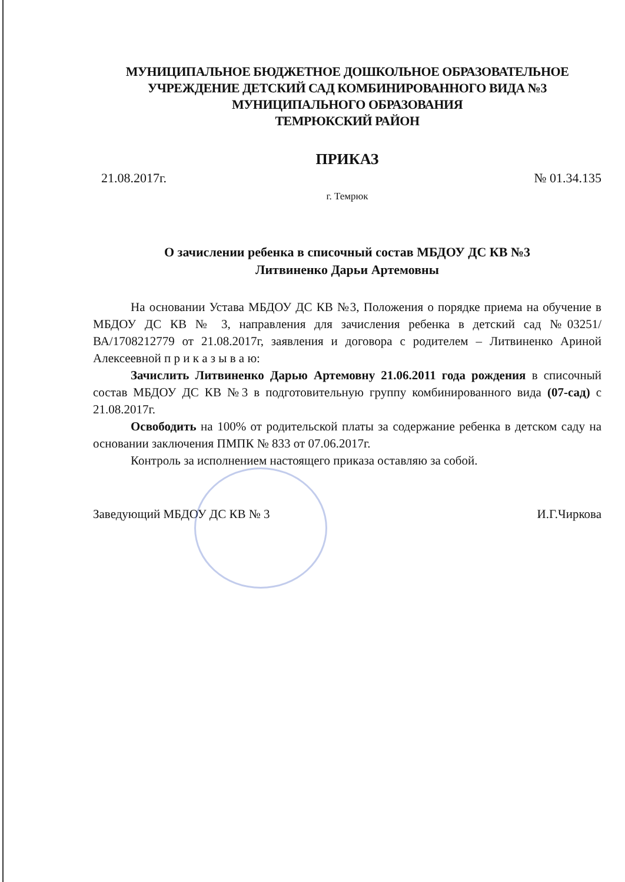МУНИЦИПАЛЬНОЕ БЮДЖЕТНОЕ ДОШКОЛЬНОЕ ОБРАЗОВАТЕЛЬНОЕ
УЧРЕЖДЕНИЕ ДЕТСКИЙ САД КОМБИНИРОВАННОГО ВИДА №3
МУНИЦИПАЛЬНОГО ОБРАЗОВАНИЯ
ТЕМРЮКСКИЙ РАЙОН
ПРИКАЗ
21.08.2017г. № 01.34.135
г. Темрюк
О зачислении ребенка в списочный состав МБДОУ ДС КВ №3
Литвиненко Дарьи Артемовны
На основании Устава МБДОУ ДС КВ №3, Положения о порядке приема на обучение в МБДОУ ДС КВ № 3, направления для зачисления ребенка в детский сад №03251/ВА/1708212779 от 21.08.2017г, заявления и договора с родителем – Литвиненко Ариной Алексеевной п р и к а з ы в а ю:
Зачислить Литвиненко Дарью Артемовну 21.06.2011 года рождения в списочный состав МБДОУ ДС КВ №3 в подготовительную группу комбинированного вида (07-сад) с 21.08.2017г.
Освободить на 100% от родительской платы за содержание ребенка в детском саду на основании заключения ПМПК № 833 от 07.06.2017г.
Контроль за исполнением настоящего приказа оставляю за собой.
Заведующий МБДОУ ДС КВ № 3 И.Г.Чиркова